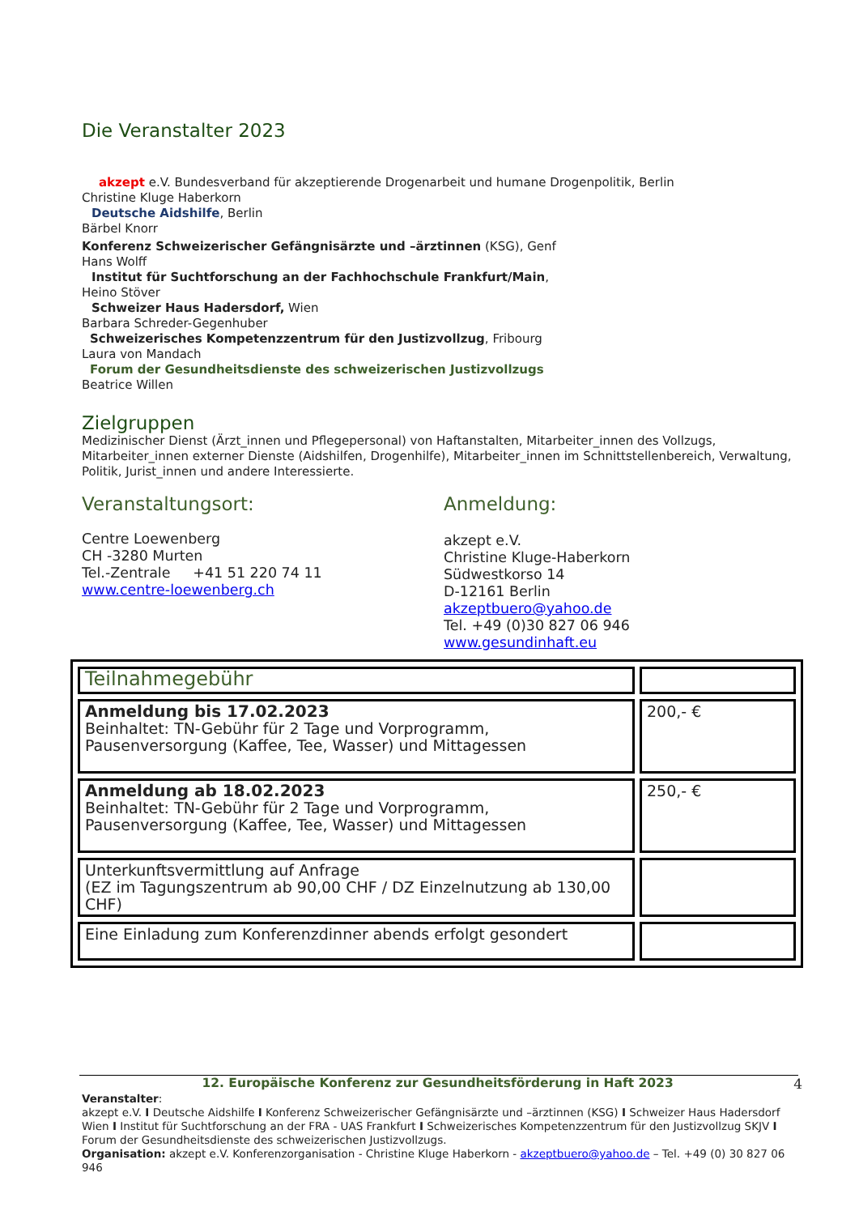Die Veranstalter 2023
akzept e.V. Bundesverband für akzeptierende Drogenarbeit und humane Drogenpolitik, Berlin
Christine Kluge Haberkorn
Deutsche Aidshilfe, Berlin
Bärbel Knorr
Konferenz Schweizerischer Gefängnisärzte und –ärztinnen (KSG), Genf
Hans Wolff
Institut für Suchtforschung an der Fachhochschule Frankfurt/Main,
Heino Stöver
Schweizer Haus Hadersdorf, Wien
Barbara Schreder-Gegenhuber
Schweizerisches Kompetenzzentrum für den Justizvollzug, Fribourg
Laura von Mandach
Forum der Gesundheitsdienste des schweizerischen Justizvollzugs
Beatrice Willen
Zielgruppen
Medizinischer Dienst (Ärzt_innen und Pflegepersonal) von Haftanstalten, Mitarbeiter_innen des Vollzugs, Mitarbeiter_innen externer Dienste (Aidshilfen, Drogenhilfe), Mitarbeiter_innen im Schnittstellenbereich, Verwaltung, Politik, Jurist_innen und andere Interessierte.
Veranstaltungsort:
Centre Loewenberg
CH -3280 Murten
Tel.-Zentrale +41 51 220 74 11
www.centre-loewenberg.ch
Anmeldung:
akzept e.V.
Christine Kluge-Haberkorn
Südwestkorso 14
D-12161 Berlin
akzeptbuero@yahoo.de
Tel. +49 (0)30 827 06 946
www.gesundinhaft.eu
| Teilnahmegebühr | |
| Anmeldung bis 17.02.2023 Beinhaltet: TN-Gebühr für 2 Tage und Vorprogramm, Pausenversorgung (Kaffee, Tee, Wasser) und Mittagessen | 200,- € |
| Anmeldung ab 18.02.2023 Beinhaltet: TN-Gebühr für 2 Tage und Vorprogramm, Pausenversorgung (Kaffee, Tee, Wasser) und Mittagessen | 250,- € |
| Unterkunftsvermittlung auf Anfrage (EZ im Tagungszentrum ab 90,00 CHF / DZ Einzelnutzung ab 130,00 CHF) | |
| Eine Einladung zum Konferenzdinner abends erfolgt gesondert | |
12. Europäische Konferenz zur Gesundheitsförderung in Haft 2023 4
Veranstalter:
akzept e.V. I Deutsche Aidshilfe I Konferenz Schweizerischer Gefängnisärzte und –ärztinnen (KSG) I Schweizer Haus Hadersdorf Wien I Institut für Suchtforschung an der FRA - UAS Frankfurt I Schweizerisches Kompetenzzentrum für den Justizvollzug SKJV I Forum der Gesundheitsdienste des schweizerischen Justizvollzugs.
Organisation: akzept e.V. Konferenzorganisation - Christine Kluge Haberkorn - akzeptbuero@yahoo.de – Tel. +49 (0) 30 827 06 946